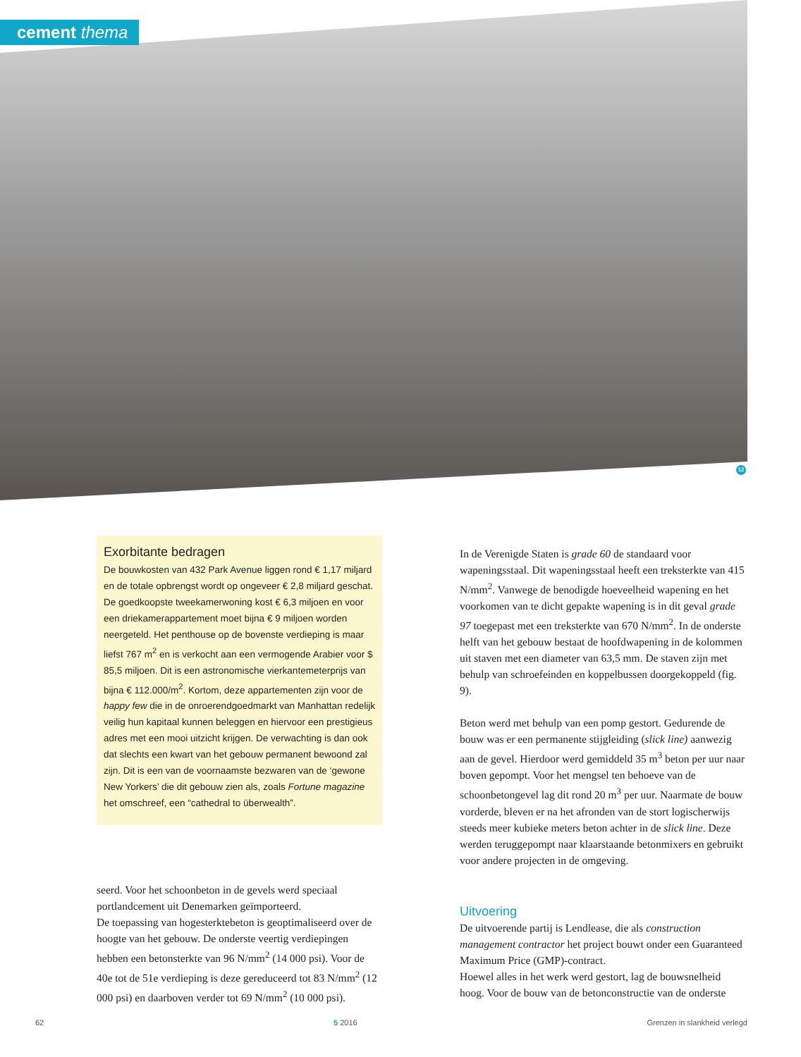cement thema
12
Exorbitante bedragen
De bouwkosten van 432 Park Avenue liggen rond € 1,17 miljard en de totale opbrengst wordt op ongeveer € 2,8 miljard geschat. De goedkoopste tweekamerwoning kost € 6,3 miljoen en voor een driekamerappartement moet bijna € 9 miljoen worden neergeteld. Het penthouse op de bovenste verdieping is maar liefst 767 m<sup>2</sup> en is verkocht aan een vermogende Arabier voor $ 85,5 miljoen. Dit is een astronomische vierkantemeterprijs van bijna € 112.000/m<sup>2</sup>. Kortom, deze appartementen zijn voor de happy few die in de onroerendgoedmarkt van Manhattan redelijk veilig hun kapitaal kunnen beleggen en hiervoor een prestigieus adres met een mooi uitzicht krijgen. De verwachting is dan ook dat slechts een kwart van het gebouw permanent bewoond zal zijn. Dit is een van de voornaamste bezwaren van de ‘gewone New Yorkers’ die dit gebouw zien als, zoals Fortune magazine het omschreef, een “cathedral to überwealth”.
seerd. Voor het schoonbeton in de gevels werd speciaal portlandcement uit Denemarken geïmporteerd.
De toepassing van hogesterktebeton is geoptimaliseerd over de hoogte van het gebouw. De onderste veertig verdiepingen hebben een betonsterkte van 96 N/mm<sup>2</sup> (14 000 psi). Voor de 40e tot de 51e verdieping is deze gereduceerd tot 83 N/mm<sup>2</sup> (12 000 psi) en daarboven verder tot 69 N/mm<sup>2</sup> (10 000 psi).
In de Verenigde Staten is grade 60 de standaard voor wapeningsstaal. Dit wapeningsstaal heeft een treksterkte van 415 N/mm<sup>2</sup>. Vanwege de benodigde hoeveelheid wapening en het voorkomen van te dicht gepakte wapening is in dit geval grade 97 toegepast met een treksterkte van 670 N/mm<sup>2</sup>. In de onderste helft van het gebouw bestaat de hoofdwapening in de kolommen uit staven met een diameter van 63,5 mm. De staven zijn met behulp van schroefeinden en koppelbussen doorgekoppeld (fig. 9).
Beton werd met behulp van een pomp gestort. Gedurende de bouw was er een permanente stijgleiding (slick line) aanwezig aan de gevel. Hierdoor werd gemiddeld 35 m<sup>3</sup> beton per uur naar boven gepompt. Voor het mengsel ten behoeve van de schoonbetongevel lag dit rond 20 m<sup>3</sup> per uur. Naarmate de bouw vorderde, bleven er na het afronden van de stort logischerwijs steeds meer kubieke meters beton achter in de slick line. Deze werden teruggepompt naar klaarstaande betonmixers en gebruikt voor andere projecten in de omgeving.
Uitvoering
De uitvoerende partij is Lendlease, die als construction management contractor het project bouwt onder een Guaranteed Maximum Price (GMP)-contract.
Hoewel alles in het werk werd gestort, lag de bouwsnelheid hoog. Voor de bouw van de betonconstructie van de onderste
62 5 2016 Grenzen in slankheid verlegd